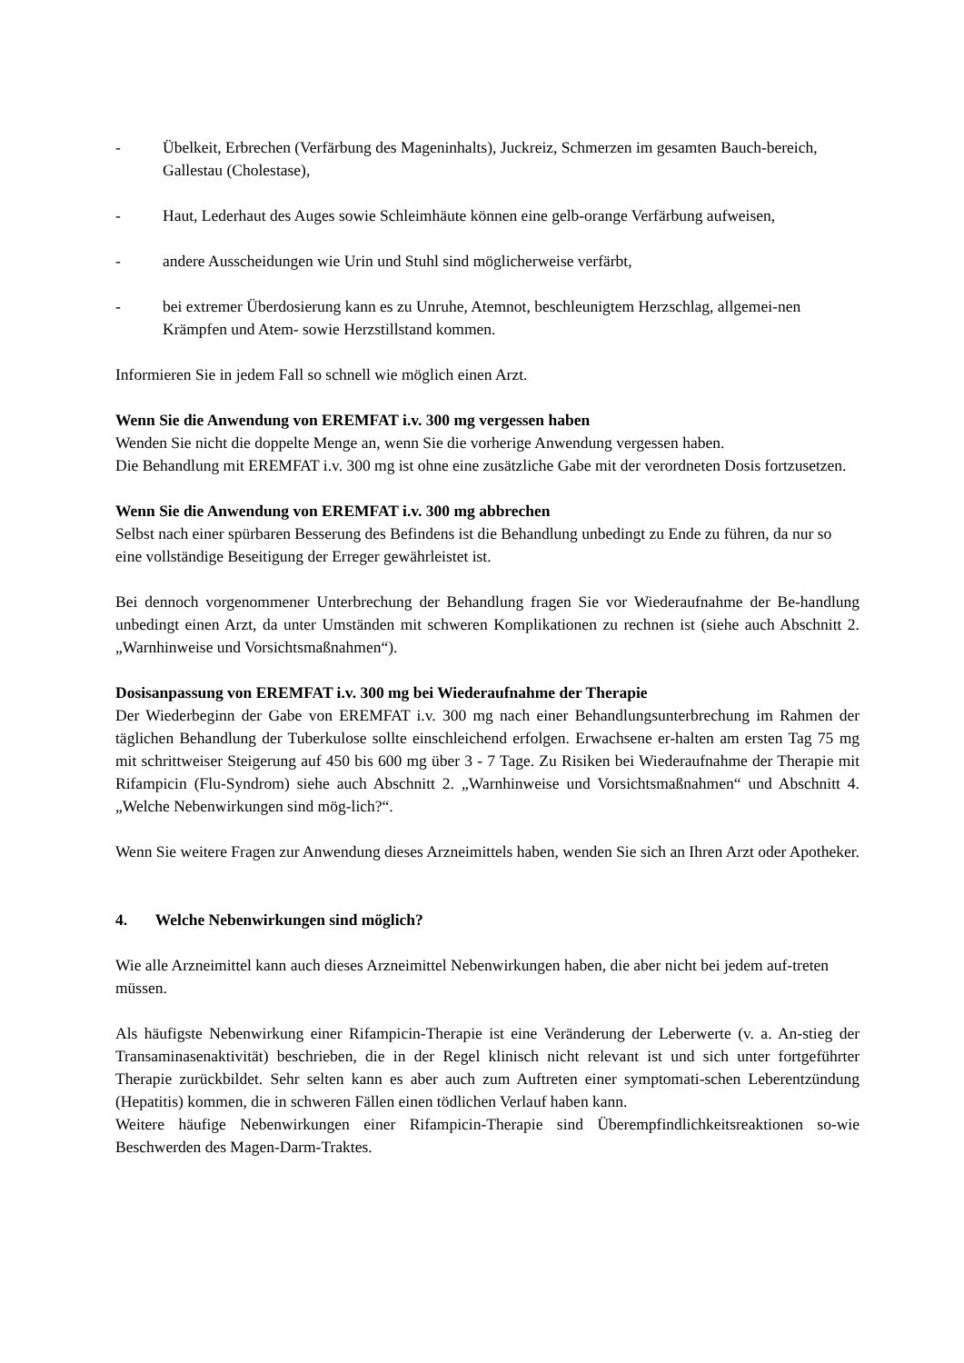- Übelkeit, Erbrechen (Verfärbung des Mageninhalts), Juckreiz, Schmerzen im gesamten Bauch-bereich, Gallestau (Cholestase),
- Haut, Lederhaut des Auges sowie Schleimhäute können eine gelb-orange Verfärbung aufweisen,
- andere Ausscheidungen wie Urin und Stuhl sind möglicherweise verfärbt,
- bei extremer Überdosierung kann es zu Unruhe, Atemnot, beschleunigtem Herzschlag, allgemei-nen Krämpfen und Atem- sowie Herzstillstand kommen.
Informieren Sie in jedem Fall so schnell wie möglich einen Arzt.
Wenn Sie die Anwendung von EREMFAT i.v. 300 mg vergessen haben
Wenden Sie nicht die doppelte Menge an, wenn Sie die vorherige Anwendung vergessen haben.
Die Behandlung mit EREMFAT i.v. 300 mg ist ohne eine zusätzliche Gabe mit der verordneten Dosis fortzusetzen.
Wenn Sie die Anwendung von EREMFAT i.v. 300 mg abbrechen
Selbst nach einer spürbaren Besserung des Befindens ist die Behandlung unbedingt zu Ende zu führen, da nur so eine vollständige Beseitigung der Erreger gewährleistet ist.
Bei dennoch vorgenommener Unterbrechung der Behandlung fragen Sie vor Wiederaufnahme der Be-handlung unbedingt einen Arzt, da unter Umständen mit schweren Komplikationen zu rechnen ist (siehe auch Abschnitt 2. „Warnhinweise und Vorsichtsmaßnahmen“).
Dosisanpassung von EREMFAT i.v. 300 mg bei Wiederaufnahme der Therapie
Der Wiederbeginn der Gabe von EREMFAT i.v. 300 mg nach einer Behandlungsunterbrechung im Rahmen der täglichen Behandlung der Tuberkulose sollte einschleichend erfolgen. Erwachsene er-halten am ersten Tag 75 mg mit schrittweiser Steigerung auf 450 bis 600 mg über 3 - 7 Tage. Zu Risiken bei Wiederaufnahme der Therapie mit Rifampicin (Flu-Syndrom) siehe auch Abschnitt 2. „Warnhinweise und Vorsichtsmaßnahmen“ und Abschnitt 4. „Welche Nebenwirkungen sind mög-lich?“.
Wenn Sie weitere Fragen zur Anwendung dieses Arzneimittels haben, wenden Sie sich an Ihren Arzt oder Apotheker.
4. Welche Nebenwirkungen sind möglich?
Wie alle Arzneimittel kann auch dieses Arzneimittel Nebenwirkungen haben, die aber nicht bei jedem auf-treten müssen.
Als häufigste Nebenwirkung einer Rifampicin-Therapie ist eine Veränderung der Leberwerte (v. a. An-stieg der Transaminasenaktivität) beschrieben, die in der Regel klinisch nicht relevant ist und sich unter fortgeführter Therapie zurückbildet. Sehr selten kann es aber auch zum Auftreten einer symptomati-schen Leberentzündung (Hepatitis) kommen, die in schweren Fällen einen tödlichen Verlauf haben kann.
Weitere häufige Nebenwirkungen einer Rifampicin-Therapie sind Überempfindlichkeitsreaktionen so-wie Beschwerden des Magen-Darm-Traktes.